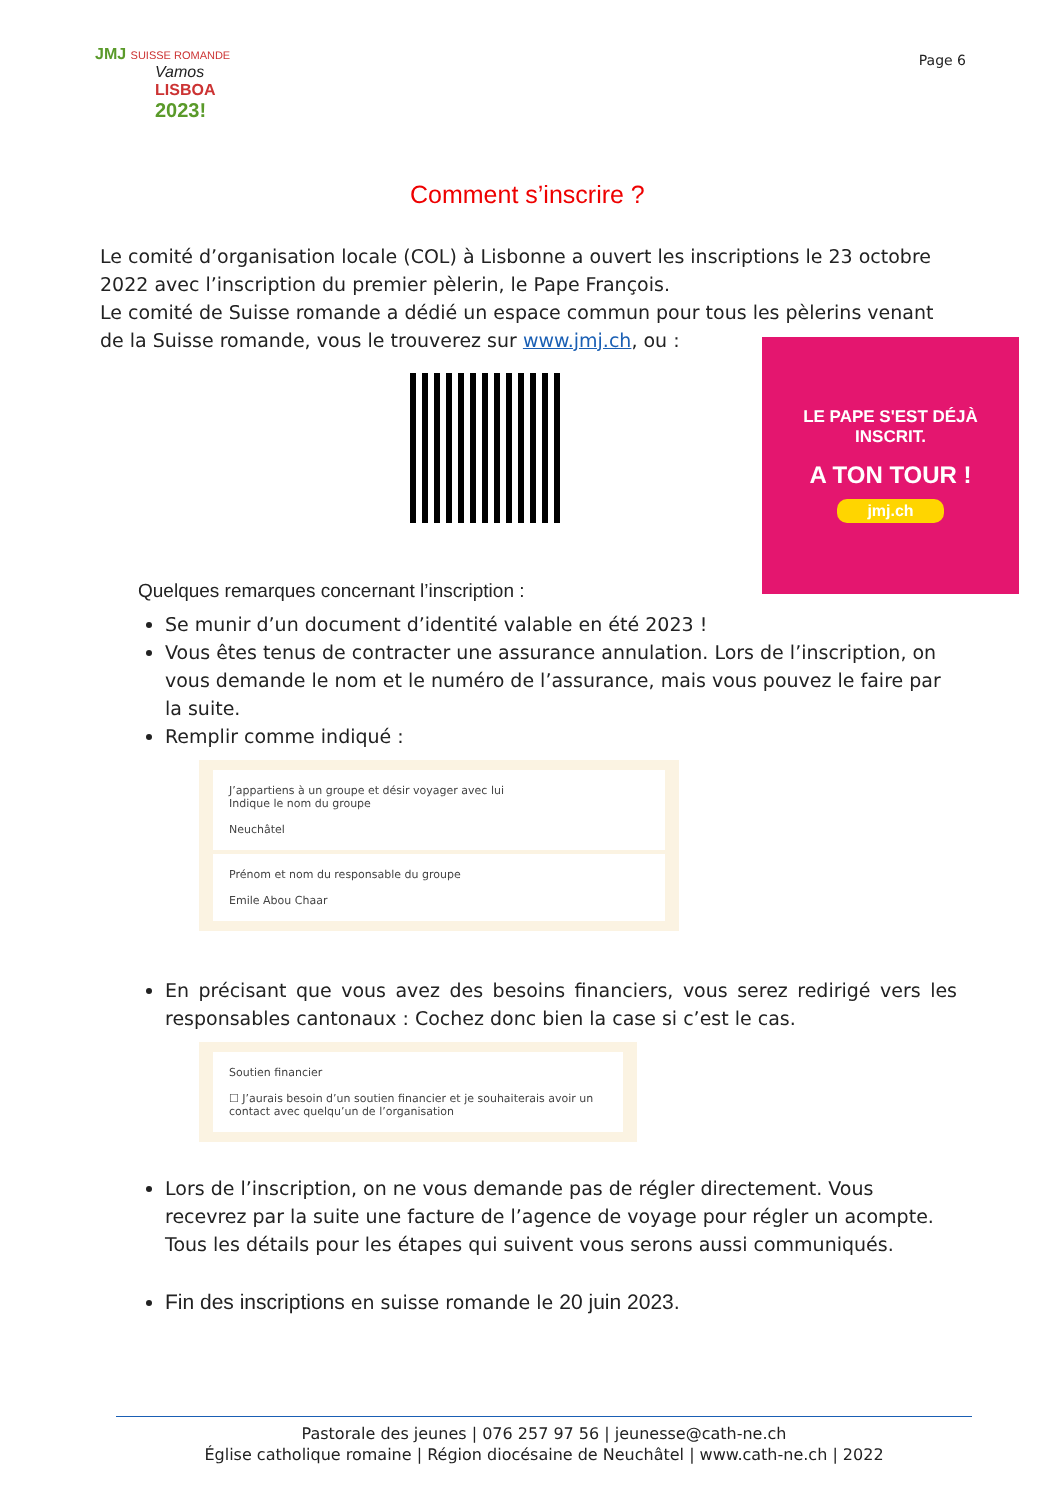JMJ SUISSE ROMANDE
Vamos
LISBOA
2023!
Page 6
Comment s’inscrire ?
Le comité d’organisation locale (COL) à Lisbonne a ouvert les inscriptions le 23 octobre 2022 avec l’inscription du premier pèlerin, le Pape François.
Le comité de Suisse romande a dédié un espace commun pour tous les pèlerins venant de la Suisse romande, vous le trouverez sur www.jmj.ch, ou :
LE PAPE S'EST DÉJÀ
INSCRIT.
A TON TOUR !
jmj.ch
Quelques remarques concernant l’inscription :
Se munir d’un document d’identité valable en été 2023 !
Vous êtes tenus de contracter une assurance annulation. Lors de l’inscription, on vous demande le nom et le numéro de l’assurance, mais vous pouvez le faire par la suite.
Remplir comme indiqué :
J’appartiens à un groupe et désir voyager avec lui
Indique le nom du groupe
Neuchâtel
Prénom et nom du responsable du groupe
Emile Abou Chaar
En précisant que vous avez des besoins financiers, vous serez redirigé vers les responsables cantonaux : Cochez donc bien la case si c’est le cas.
Soutien financier
☐ J’aurais besoin d’un soutien financier et je souhaiterais avoir un contact avec quelqu’un de l’organisation
Lors de l’inscription, on ne vous demande pas de régler directement. Vous recevrez par la suite une facture de l’agence de voyage pour régler un acompte. Tous les détails pour les étapes qui suivent vous serons aussi communiqués.
Fin des inscriptions en suisse romande le 20 juin 2023.
Pastorale des jeunes | 076 257 97 56 | jeunesse@cath-ne.ch
Église catholique romaine | Région diocésaine de Neuchâtel | www.cath-ne.ch | 2022